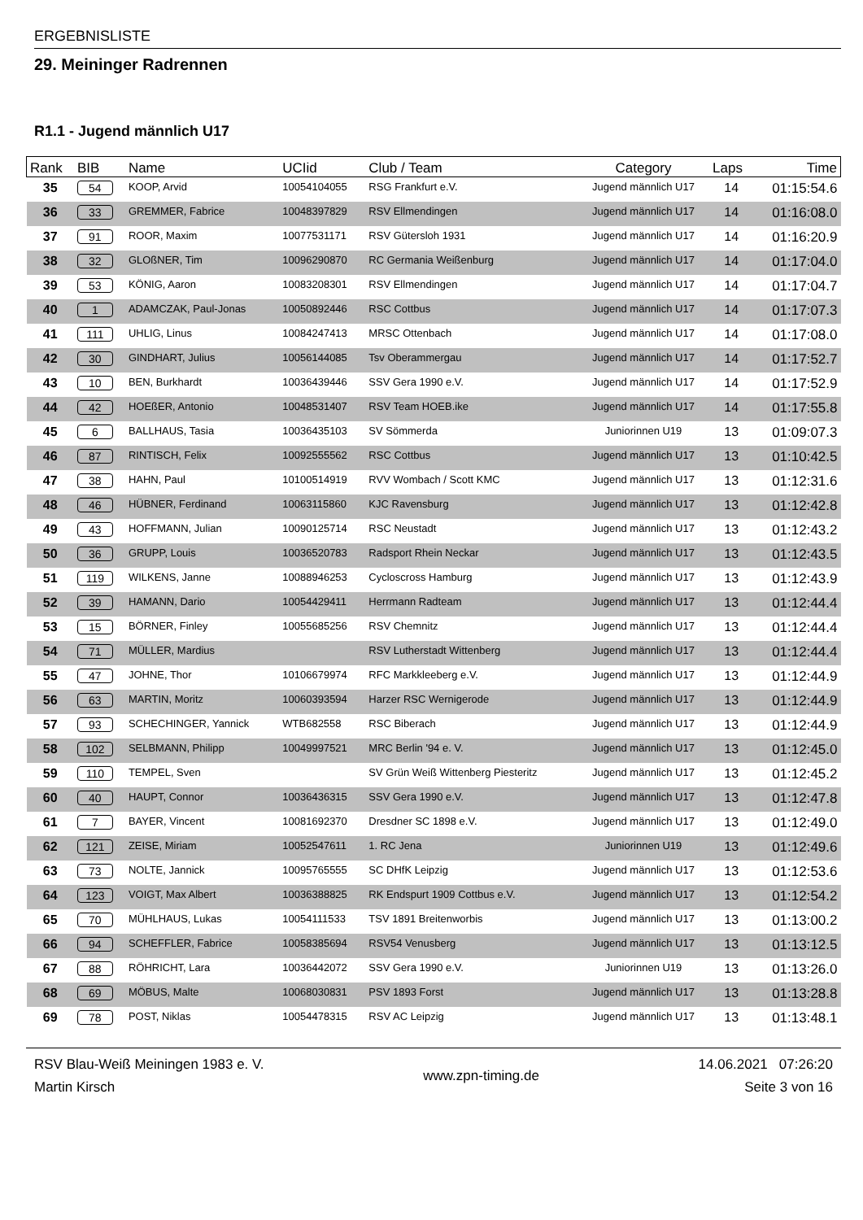ERGEBNISLISTE
29. Meininger Radrennen
R1.1 - Jugend männlich U17
| Rank | BIB | Name | UCIid | Club / Team | Category | Laps | Time |
| --- | --- | --- | --- | --- | --- | --- | --- |
| 35 | 54 | KOOP, Arvid | 10054104055 | RSG Frankfurt e.V. | Jugend männlich U17 | 14 | 01:15:54.6 |
| 36 | 33 | GREMMER, Fabrice | 10048397829 | RSV Ellmendingen | Jugend männlich U17 | 14 | 01:16:08.0 |
| 37 | 91 | ROOR, Maxim | 10077531171 | RSV Gütersloh 1931 | Jugend männlich U17 | 14 | 01:16:20.9 |
| 38 | 32 | GLOßNER, Tim | 10096290870 | RC Germania Weißenburg | Jugend männlich U17 | 14 | 01:17:04.0 |
| 39 | 53 | KÖNIG, Aaron | 10083208301 | RSV Ellmendingen | Jugend männlich U17 | 14 | 01:17:04.7 |
| 40 | 1 | ADAMCZAK, Paul-Jonas | 10050892446 | RSC Cottbus | Jugend männlich U17 | 14 | 01:17:07.3 |
| 41 | 111 | UHLIG, Linus | 10084247413 | MRSC Ottenbach | Jugend männlich U17 | 14 | 01:17:08.0 |
| 42 | 30 | GINDHART, Julius | 10056144085 | Tsv Oberammergau | Jugend männlich U17 | 14 | 01:17:52.7 |
| 43 | 10 | BEN, Burkhardt | 10036439446 | SSV Gera 1990 e.V. | Jugend männlich U17 | 14 | 01:17:52.9 |
| 44 | 42 | HOEßER, Antonio | 10048531407 | RSV Team HOEB.ike | Jugend männlich U17 | 14 | 01:17:55.8 |
| 45 | 6 | BALLHAUS, Tasia | 10036435103 | SV Sömmerda | Juniorinnen U19 | 13 | 01:09:07.3 |
| 46 | 87 | RINTISCH, Felix | 10092555562 | RSC Cottbus | Jugend männlich U17 | 13 | 01:10:42.5 |
| 47 | 38 | HAHN, Paul | 10100514919 | RVV Wombach / Scott KMC | Jugend männlich U17 | 13 | 01:12:31.6 |
| 48 | 46 | HÜBNER, Ferdinand | 10063115860 | KJC Ravensburg | Jugend männlich U17 | 13 | 01:12:42.8 |
| 49 | 43 | HOFFMANN, Julian | 10090125714 | RSC Neustadt | Jugend männlich U17 | 13 | 01:12:43.2 |
| 50 | 36 | GRUPP, Louis | 10036520783 | Radsport Rhein Neckar | Jugend männlich U17 | 13 | 01:12:43.5 |
| 51 | 119 | WILKENS, Janne | 10088946253 | Cycloscross Hamburg | Jugend männlich U17 | 13 | 01:12:43.9 |
| 52 | 39 | HAMANN, Dario | 10054429411 | Herrmann Radteam | Jugend männlich U17 | 13 | 01:12:44.4 |
| 53 | 15 | BÖRNER, Finley | 10055685256 | RSV Chemnitz | Jugend männlich U17 | 13 | 01:12:44.4 |
| 54 | 71 | MÜLLER, Mardius | | RSV Lutherstadt Wittenberg | Jugend männlich U17 | 13 | 01:12:44.4 |
| 55 | 47 | JOHNE, Thor | 10106679974 | RFC Markkleeberg e.V. | Jugend männlich U17 | 13 | 01:12:44.9 |
| 56 | 63 | MARTIN, Moritz | 10060393594 | Harzer RSC Wernigerode | Jugend männlich U17 | 13 | 01:12:44.9 |
| 57 | 93 | SCHECHINGER, Yannick | WTB682558 | RSC Biberach | Jugend männlich U17 | 13 | 01:12:44.9 |
| 58 | 102 | SELBMANN, Philipp | 10049997521 | MRC Berlin '94 e. V. | Jugend männlich U17 | 13 | 01:12:45.0 |
| 59 | 110 | TEMPEL, Sven | | SV Grün Weiß Wittenberg Piesteritz | Jugend männlich U17 | 13 | 01:12:45.2 |
| 60 | 40 | HAUPT, Connor | 10036436315 | SSV Gera 1990 e.V. | Jugend männlich U17 | 13 | 01:12:47.8 |
| 61 | 7 | BAYER, Vincent | 10081692370 | Dresdner SC 1898 e.V. | Jugend männlich U17 | 13 | 01:12:49.0 |
| 62 | 121 | ZEISE, Miriam | 10052547611 | 1. RC Jena | Juniorinnen U19 | 13 | 01:12:49.6 |
| 63 | 73 | NOLTE, Jannick | 10095765555 | SC DHfK Leipzig | Jugend männlich U17 | 13 | 01:12:53.6 |
| 64 | 123 | VOIGT, Max Albert | 10036388825 | RK Endspurt 1909 Cottbus e.V. | Jugend männlich U17 | 13 | 01:12:54.2 |
| 65 | 70 | MÜHLHAUS, Lukas | 10054111533 | TSV 1891 Breitenworbis | Jugend männlich U17 | 13 | 01:13:00.2 |
| 66 | 94 | SCHEFFLER, Fabrice | 10058385694 | RSV54 Venusberg | Jugend männlich U17 | 13 | 01:13:12.5 |
| 67 | 88 | RÖHRICHT, Lara | 10036442072 | SSV Gera 1990 e.V. | Juniorinnen U19 | 13 | 01:13:26.0 |
| 68 | 69 | MÖBUS, Malte | 10068030831 | PSV 1893 Forst | Jugend männlich U17 | 13 | 01:13:28.8 |
| 69 | 78 | POST, Niklas | 10054478315 | RSV AC Leipzig | Jugend männlich U17 | 13 | 01:13:48.1 |
RSV Blau-Weiß Meiningen 1983 e. V.
Martin Kirsch
www.zpn-timing.de
14.06.2021 07:26:20
Seite 3 von 16